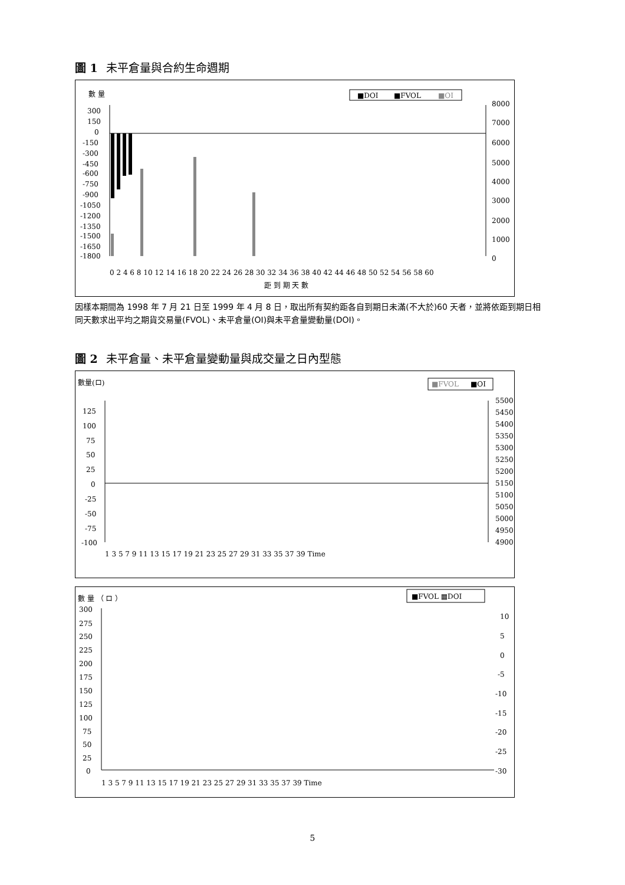圖 1 未平倉量與合約生命週期
數 量
■DOI
■FVOL
■OI
300
150
0
-150
-300
-450
-600
-750
-900
-1050
-1200
-1350
-1500
-1650
-1800
8000
7000
6000
5000
4000
3000
2000
1000
0
0 2 4 6 8 10 12 14 16 18 20 22 24 26 28 30 32 34 36 38 40 42 44 46 48 50 52 54 56 58 60
距 到 期 天 數
因樣本期間為 1998 年 7 月 21 日至 1999 年 4 月 8 日，取出所有契約距各自到期日未滿(不大於)60 天者，並將依距到期日相同天數求出平均之期貨交易量(FVOL)、未平倉量(OI)與未平倉量變動量(DOI)。
圖 2 未平倉量、未平倉量變動量與成交量之日內型態
數量(ロ)
■FVOL
■OI
125
100
75
50
25
0
-25
-50
-75
-100
5500
5450
5400
5350
5300
5250
5200
5150
5100
5050
5000
4950
4900
1 3 5 7 9 11 13 15 17 19 21 23 25 27 29 31 33 35 37 39 Time
數 量 （ ロ ）
■FVOL ▦DOI
300
275
250
225
200
175
150
125
100
75
50
25
0
10
5
0
-5
-10
-15
-20
-25
-30
1 3 5 7 9 11 13 15 17 19 21 23 25 27 29 31 33 35 37 39 Time
5